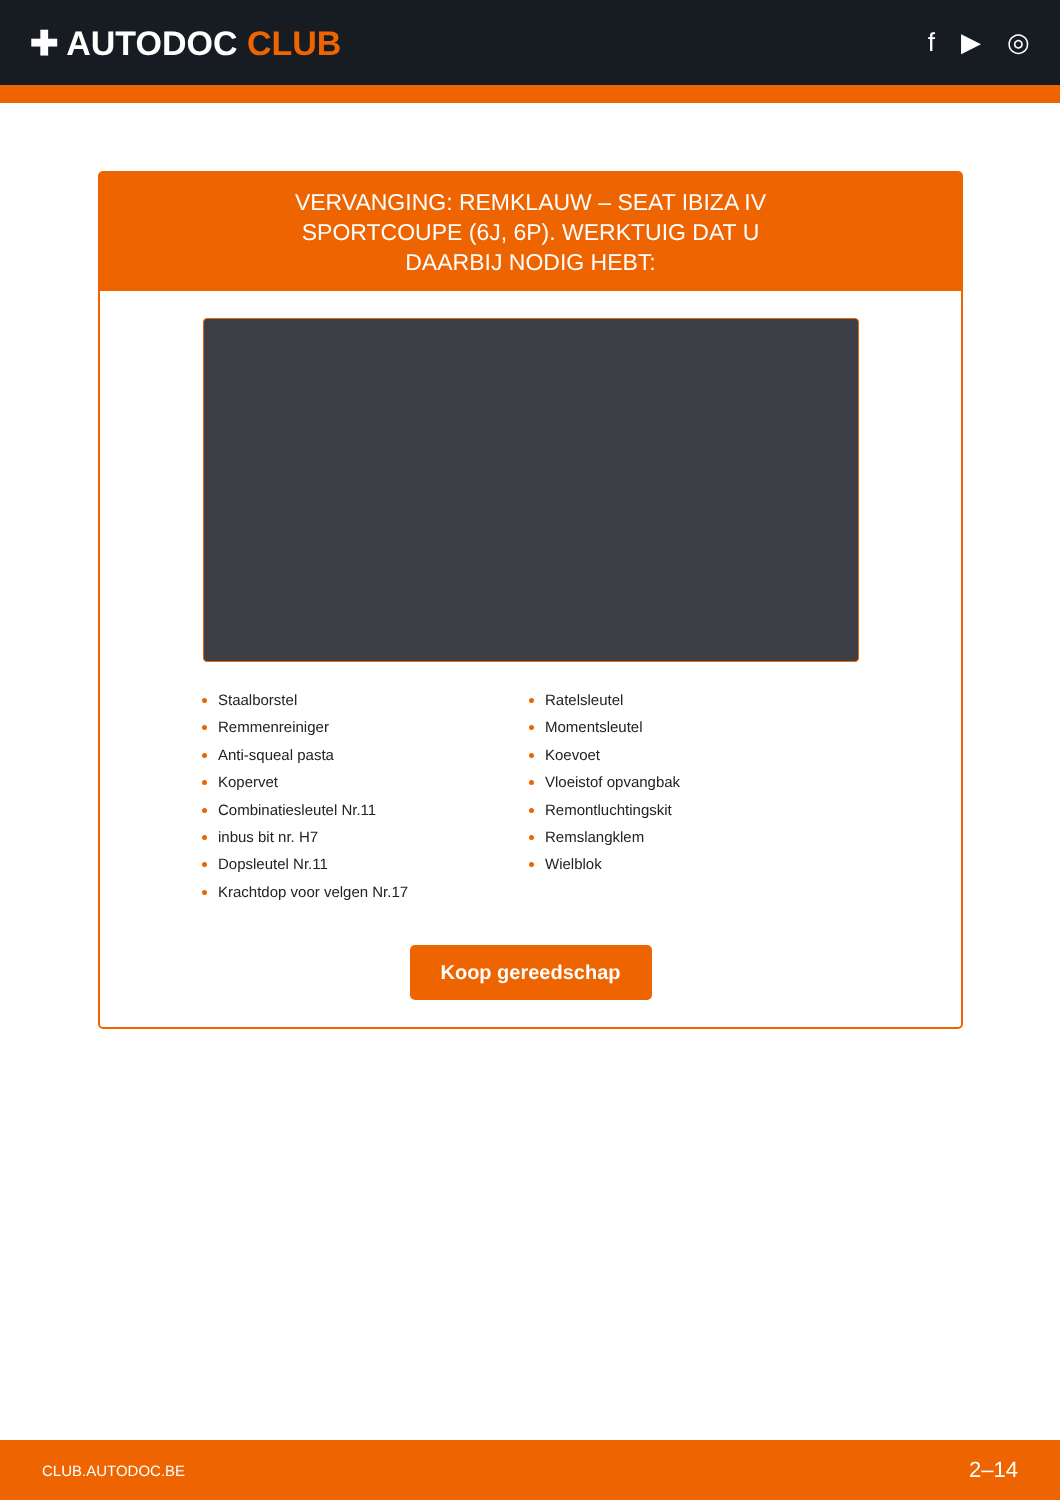✚ AUTODOC CLUB
f ▶ ◎
VERVANGING: REMKLAUW – SEAT IBIZA IV SPORTCOUPE (6J, 6P). WERKTUIG DAT U DAARBIJ NODIG HEBT:
Staalborstel
Remmenreiniger
Anti-squeal pasta
Kopervet
Combinatiesleutel Nr.11
inbus bit nr. H7
Dopsleutel Nr.11
Krachtdop voor velgen Nr.17
Ratelsleutel
Momentsleutel
Koevoet
Vloeistof opvangbak
Remontluchtingskit
Remslangklem
Wielblok
Koop gereedschap
CLUB.AUTODOC.BE 2–14